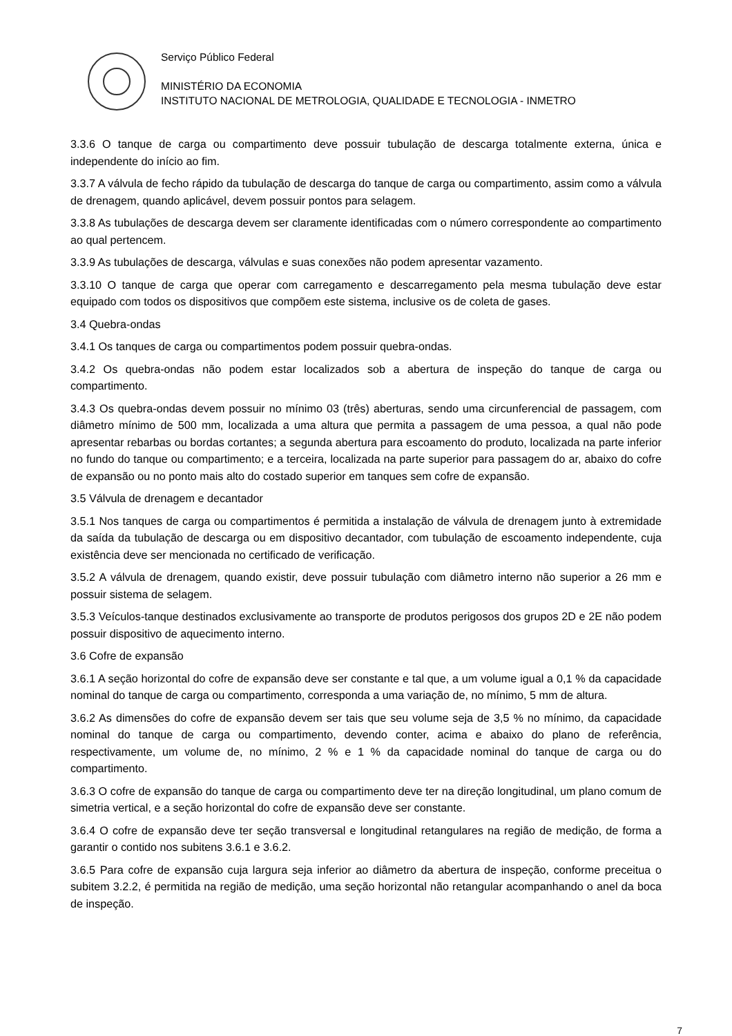Serviço Público Federal
MINISTÉRIO DA ECONOMIA
INSTITUTO NACIONAL DE METROLOGIA, QUALIDADE E TECNOLOGIA - INMETRO
3.3.6 O tanque de carga ou compartimento deve possuir tubulação de descarga totalmente externa, única e independente do início ao fim.
3.3.7 A válvula de fecho rápido da tubulação de descarga do tanque de carga ou compartimento, assim como a válvula de drenagem, quando aplicável, devem possuir pontos para selagem.
3.3.8 As tubulações de descarga devem ser claramente identificadas com o número correspondente ao compartimento ao qual pertencem.
3.3.9 As tubulações de descarga, válvulas e suas conexões não podem apresentar vazamento.
3.3.10 O tanque de carga que operar com carregamento e descarregamento pela mesma tubulação deve estar equipado com todos os dispositivos que compõem este sistema, inclusive os de coleta de gases.
3.4 Quebra-ondas
3.4.1 Os tanques de carga ou compartimentos podem possuir quebra-ondas.
3.4.2 Os quebra-ondas não podem estar localizados sob a abertura de inspeção do tanque de carga ou compartimento.
3.4.3 Os quebra-ondas devem possuir no mínimo 03 (três) aberturas, sendo uma circunferencial de passagem, com diâmetro mínimo de 500 mm, localizada a uma altura que permita a passagem de uma pessoa, a qual não pode apresentar rebarbas ou bordas cortantes; a segunda abertura para escoamento do produto, localizada na parte inferior no fundo do tanque ou compartimento; e a terceira, localizada na parte superior para passagem do ar, abaixo do cofre de expansão ou no ponto mais alto do costado superior em tanques sem cofre de expansão.
3.5 Válvula de drenagem e decantador
3.5.1 Nos tanques de carga ou compartimentos é permitida a instalação de válvula de drenagem junto à extremidade da saída da tubulação de descarga ou em dispositivo decantador, com tubulação de escoamento independente, cuja existência deve ser mencionada no certificado de verificação.
3.5.2 A válvula de drenagem, quando existir, deve possuir tubulação com diâmetro interno não superior a 26 mm e possuir sistema de selagem.
3.5.3 Veículos-tanque destinados exclusivamente ao transporte de produtos perigosos dos grupos 2D e 2E não podem possuir dispositivo de aquecimento interno.
3.6 Cofre de expansão
3.6.1 A seção horizontal do cofre de expansão deve ser constante e tal que, a um volume igual a 0,1 % da capacidade nominal do tanque de carga ou compartimento, corresponda a uma variação de, no mínimo, 5 mm de altura.
3.6.2 As dimensões do cofre de expansão devem ser tais que seu volume seja de 3,5 % no mínimo, da capacidade nominal do tanque de carga ou compartimento, devendo conter, acima e abaixo do plano de referência, respectivamente, um volume de, no mínimo, 2 % e 1 % da capacidade nominal do tanque de carga ou do compartimento.
3.6.3 O cofre de expansão do tanque de carga ou compartimento deve ter na direção longitudinal, um plano comum de simetria vertical, e a seção horizontal do cofre de expansão deve ser constante.
3.6.4 O cofre de expansão deve ter seção transversal e longitudinal retangulares na região de medição, de forma a garantir o contido nos subitens 3.6.1 e 3.6.2.
3.6.5 Para cofre de expansão cuja largura seja inferior ao diâmetro da abertura de inspeção, conforme preceitua o subitem 3.2.2, é permitida na região de medição, uma seção horizontal não retangular acompanhando o anel da boca de inspeção.
7